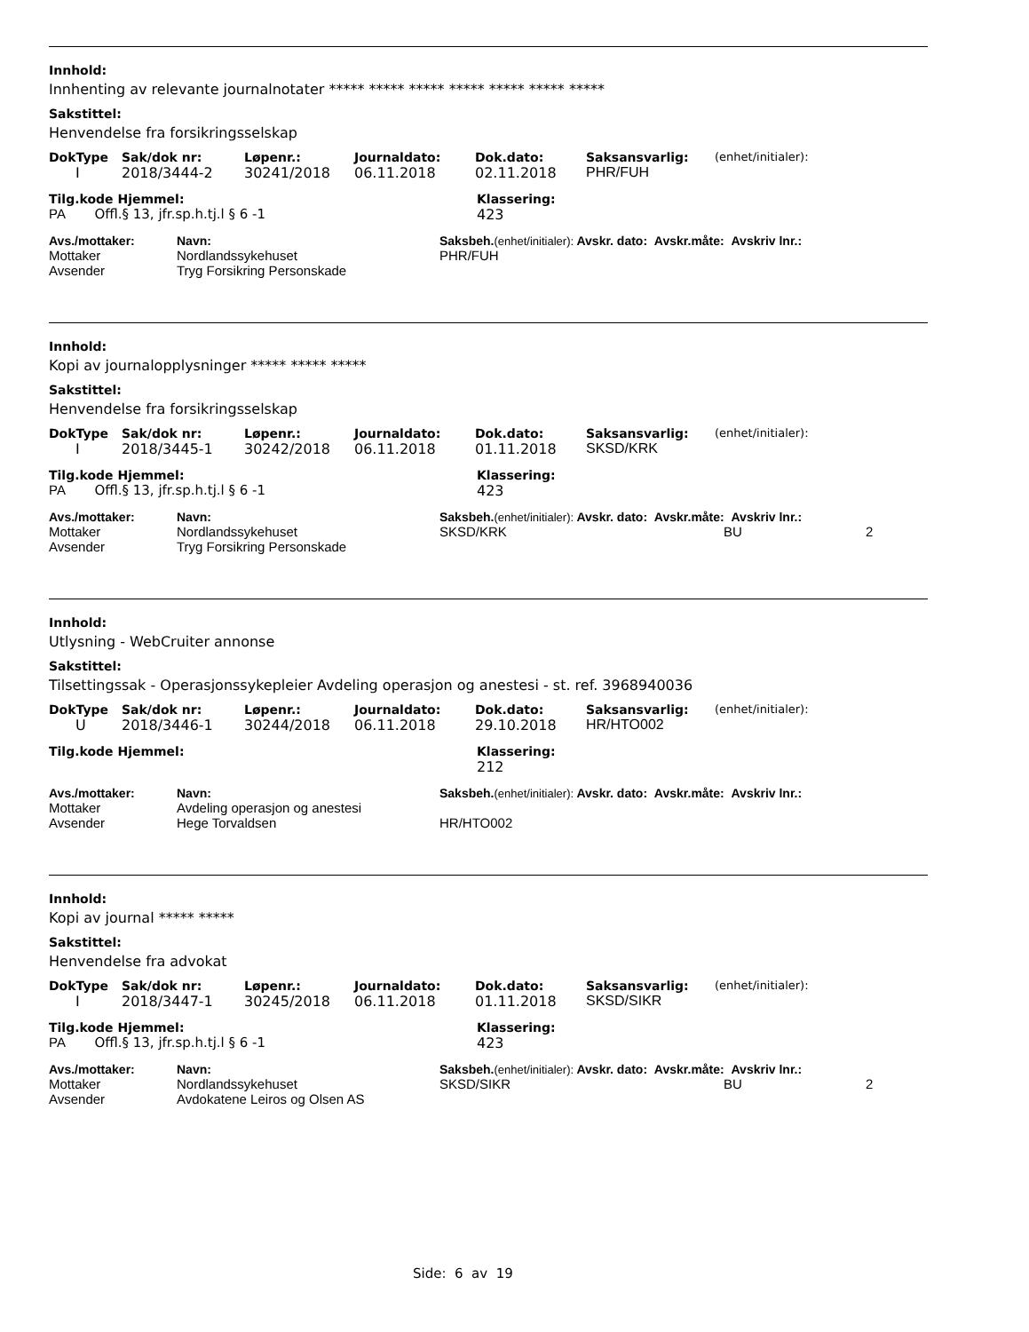Innhold:
Innhenting av relevante journalnotater ***** ***** ***** ***** ***** ***** *****
Sakstittel:
Henvendelse fra forsikringsselskap
| DokType | Sak/dok nr: | Løpenr.: | Journaldato: | Dok.dato: | Saksansvarlig: | (enhet/initialer): |
| --- | --- | --- | --- | --- | --- | --- |
| I | 2018/3444-2 | 30241/2018 | 06.11.2018 | 02.11.2018 | PHR/FUH | |
| Tilg.kode Hjemmel: | Klassering: |
| --- | --- |
| PA Offl.§ 13, jfr.sp.h.tj.l § 6 -1 | 423 |
| Avs./mottaker: | Navn: | Saksbeh. (enhet/initialer): Avskr. dato: Avskr.måte: Avskriv lnr.: | |
| --- | --- | --- | --- |
| Mottaker | Nordlandssykehuset | PHR/FUH | |
| Avsender | Tryg Forsikring Personskade | | |
Innhold:
Kopi av journalopplysninger ***** ***** *****
Sakstittel:
Henvendelse fra forsikringsselskap
| DokType | Sak/dok nr: | Løpenr.: | Journaldato: | Dok.dato: | Saksansvarlig: | (enhet/initialer): |
| --- | --- | --- | --- | --- | --- | --- |
| I | 2018/3445-1 | 30242/2018 | 06.11.2018 | 01.11.2018 | SKSD/KRK | |
| Tilg.kode Hjemmel: | Klassering: |
| --- | --- |
| PA Offl.§ 13, jfr.sp.h.tj.l § 6 -1 | 423 |
| Avs./mottaker: | Navn: | Saksbeh. (enhet/initialer): Avskr. dato: Avskr.måte: Avskriv lnr.: | | |
| --- | --- | --- | --- | --- |
| Mottaker | Nordlandssykehuset | SKSD/KRK | BU | 2 |
| Avsender | Tryg Forsikring Personskade | | | |
Innhold:
Utlysning - WebCruiter annonse
Sakstittel:
Tilsettingssak - Operasjonssykepleier Avdeling operasjon og anestesi - st. ref. 3968940036
| DokType | Sak/dok nr: | Løpenr.: | Journaldato: | Dok.dato: | Saksansvarlig: | (enhet/initialer): |
| --- | --- | --- | --- | --- | --- | --- |
| U | 2018/3446-1 | 30244/2018 | 06.11.2018 | 29.10.2018 | HR/HTO002 | |
| Tilg.kode Hjemmel: | Klassering: |
| --- | --- |
| | 212 |
| Avs./mottaker: | Navn: | Saksbeh. (enhet/initialer): Avskr. dato: Avskr.måte: Avskriv lnr.: | |
| --- | --- | --- | --- |
| Mottaker | Avdeling operasjon og anestesi | | |
| Avsender | Hege Torvaldsen | HR/HTO002 | |
Innhold:
Kopi av journal ***** *****
Sakstittel:
Henvendelse fra advokat
| DokType | Sak/dok nr: | Løpenr.: | Journaldato: | Dok.dato: | Saksansvarlig: | (enhet/initialer): |
| --- | --- | --- | --- | --- | --- | --- |
| I | 2018/3447-1 | 30245/2018 | 06.11.2018 | 01.11.2018 | SKSD/SIKR | |
| Tilg.kode Hjemmel: | Klassering: |
| --- | --- |
| PA Offl.§ 13, jfr.sp.h.tj.l § 6 -1 | 423 |
| Avs./mottaker: | Navn: | Saksbeh. (enhet/initialer): Avskr. dato: Avskr.måte: Avskriv lnr.: | | |
| --- | --- | --- | --- | --- |
| Mottaker | Nordlandssykehuset | SKSD/SIKR | BU | 2 |
| Avsender | Avdokatene Leiros og Olsen AS | | | |
Side: 6 av 19